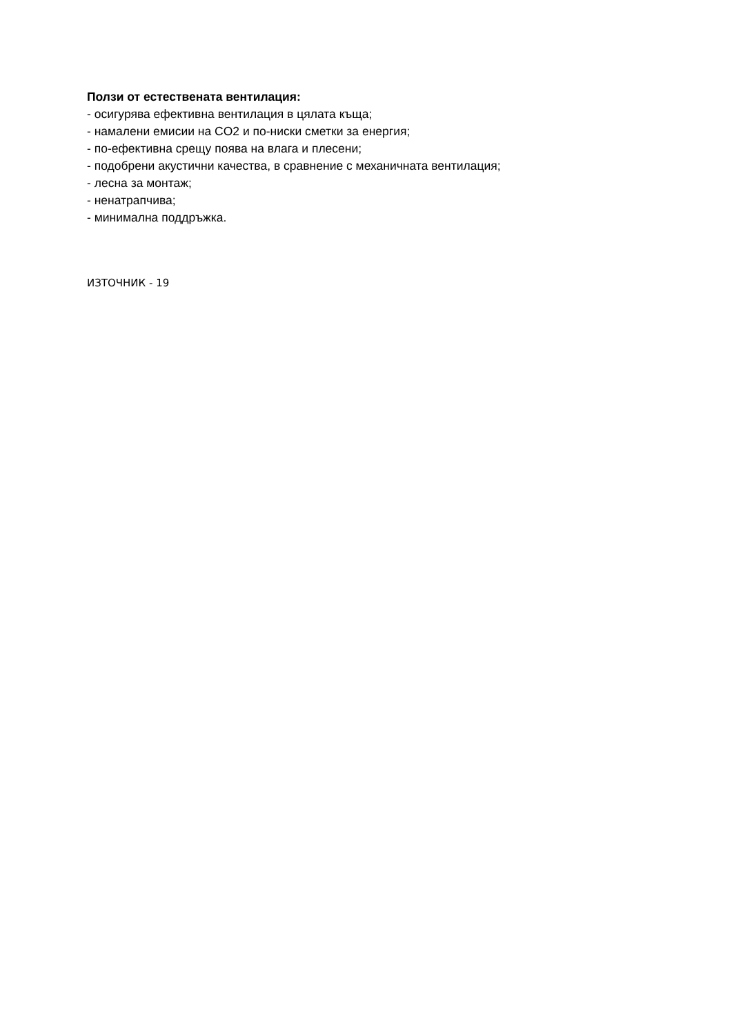Ползи от естествената вентилация:
- осигурява ефективна вентилация в цялата къща;
- намалени емисии на CO2 и по-ниски сметки за енергия;
- по-ефективна срещу поява на влага и плесени;
- подобрени акустични качества, в сравнение с механичната вентилация;
- лесна за монтаж;
- ненатрапчива;
- минимална поддръжка.
ИЗТОЧНИК - 19